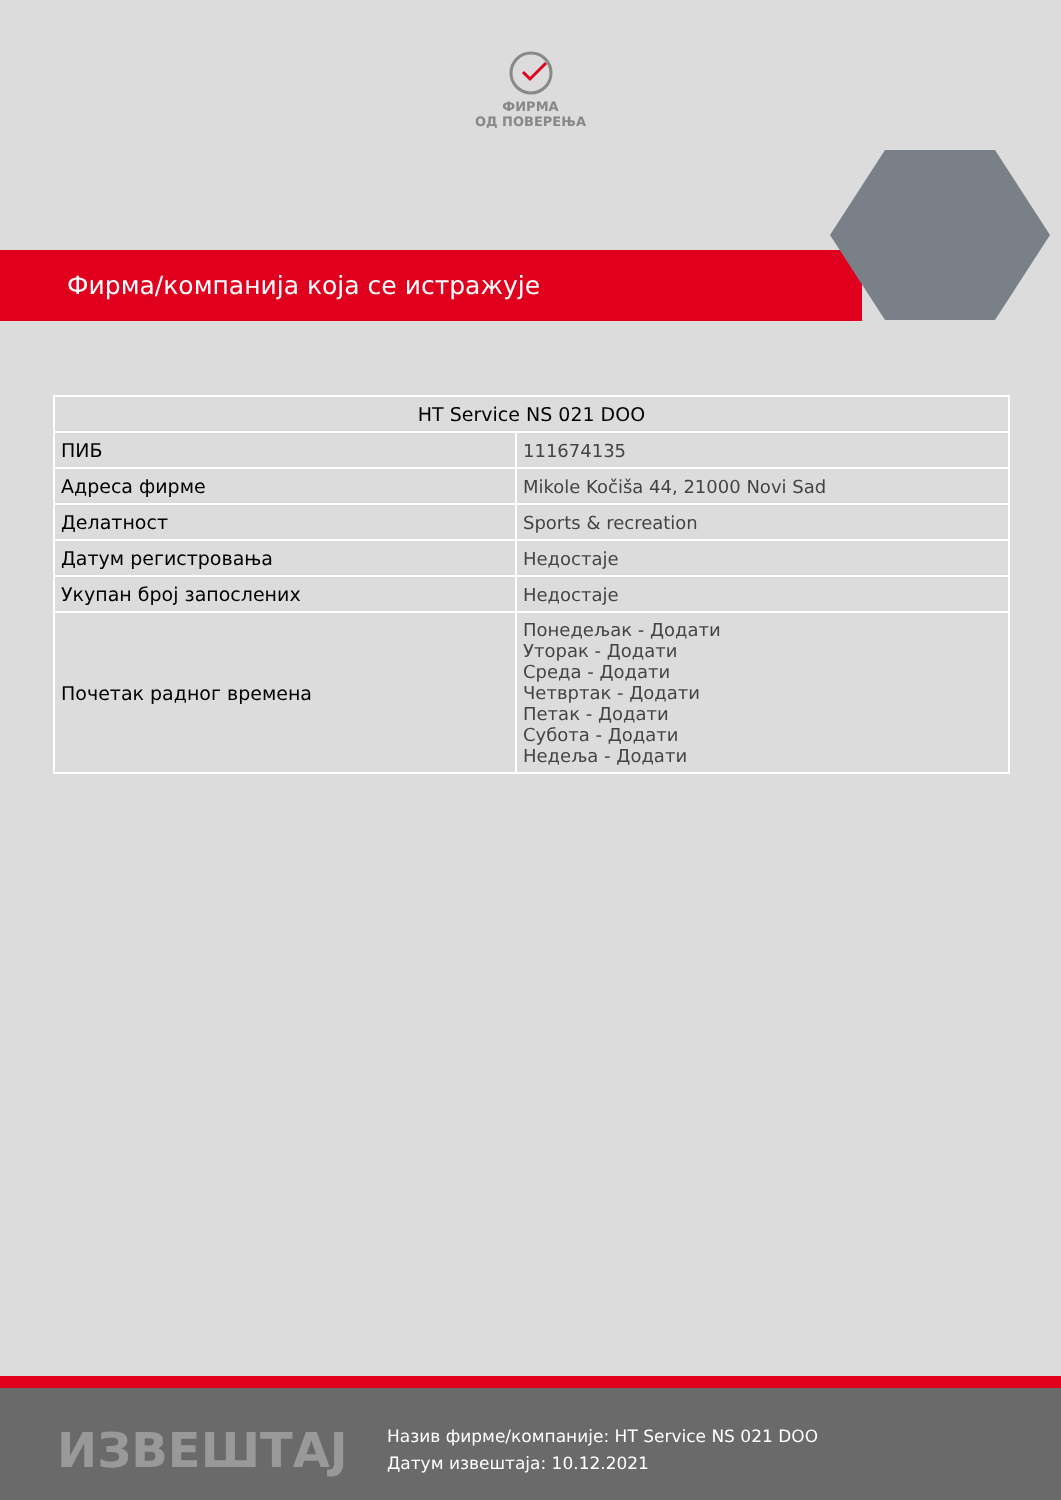ФИРМА
ОД ПОВЕРЕЊА
Фирма/компанија која се истражује
| HT Service NS 021 DOO | |
| --- | --- |
| ПИБ | 111674135 |
| Адреса фирме | Mikole Kočiša 44, 21000 Novi Sad |
| Делатност | Sports & recreation |
| Датум регистровања | Недостаје |
| Укупан број запослених | Недостаје |
| Почетак радног времена | Понедељак - Додати Уторак - Додати Среда - Додати Четвртак - Додати Петак - Додати Субота - Додати Недеља - Додати |
ИЗВЕШТАЈ
Назив фирме/компаније: HT Service NS 021 DOO
Датум извештаја: 10.12.2021